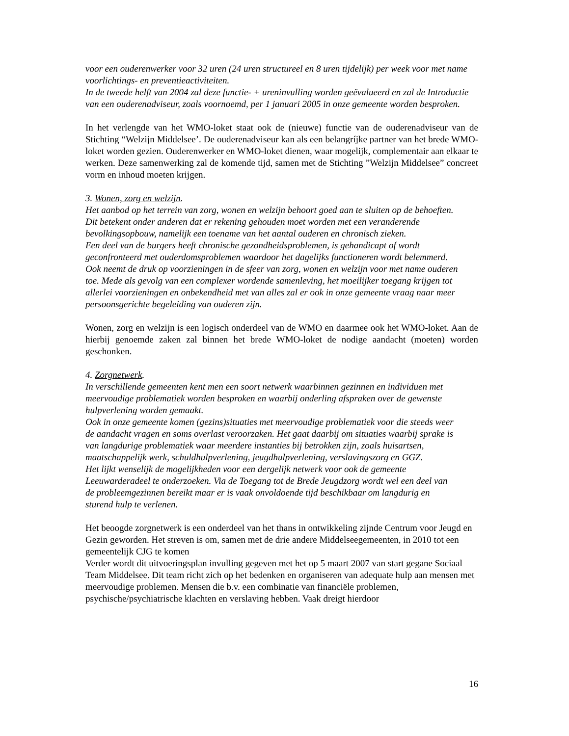voor een ouderenwerker voor 32 uren (24 uren structureel en 8 uren tijdelijk) per week voor met name voorlichtings- en preventieactiviteiten.
In de tweede helft van 2004 zal deze functie- + ureninvulling worden geëvalueerd en zal de Introductie van een ouderenadviseur, zoals voornoemd, per 1 januari 2005 in onze gemeente worden besproken.
In het verlengde van het WMO-loket staat ook de (nieuwe) functie van de ouderenadviseur van de Stichting “Welzijn Middelsee’. De ouderenadviseur kan als een belangríjke partner van het brede WMO-loket worden gezien. Ouderenwerker en WMO-loket dienen, waar mogelijk, complementair aan elkaar te werken. Deze samenwerking zal de komende tijd, samen met de Stichting ”Welzijn Middelsee” concreet vorm en inhoud moeten krijgen.
3. Wonen, zorg en welzijn.
Het aanbod op het terrein van zorg, wonen en welzijn behoort goed aan te sluiten op de behoeften. Dit betekent onder anderen dat er rekening gehouden moet worden met een veranderende bevolkingsopbouw, namelijk een toename van het aantal ouderen en chronisch zieken.
Een deel van de burgers heeft chronische gezondheidsproblemen, is gehandicapt of wordt geconfronteerd met ouderdomsproblemen waardoor het dagelijks functioneren wordt belemmerd. Ook neemt de druk op voorzieningen in de sfeer van zorg, wonen en welzijn voor met name ouderen toe. Mede als gevolg van een complexer wordende samenleving, het moeilijker toegang krijgen tot allerlei voorzieningen en onbekendheid met van alles zal er ook in onze gemeente vraag naar meer persoonsgerichte begeleiding van ouderen zijn.
Wonen, zorg en welzijn is een logisch onderdeel van de WMO en daarmee ook het WMO-loket. Aan de hierbij genoemde zaken zal binnen het brede WMO-loket de nodige aandacht (moeten) worden geschonken.
4. Zorgnetwerk.
In verschillende gemeenten kent men een soort netwerk waarbinnen gezinnen en individuen met meervoudige problematiek worden besproken en waarbij onderling afspraken over de gewenste hulpverlening worden gemaakt.
Ook in onze gemeente komen (gezins)situaties met meervoudige problematiek voor die steeds weer de aandacht vragen en soms overlast veroorzaken. Het gaat daarbij om situaties waarbij sprake is van langdurige problematiek waar meerdere instanties bij betrokken zijn, zoals huisartsen, maatschappelijk werk, schuldhulpverlening, jeugdhulpverlening, verslavingszorg en GGZ.
Het lijkt wenselijk de mogelijkheden voor een dergelijk netwerk voor ook de gemeente Leeuwarderadeel te onderzoeken. Via de Toegang tot de Brede Jeugdzorg wordt wel een deel van de probleemgezinnen bereikt maar er is vaak onvoldoende tijd beschikbaar om langdurig en sturend hulp te verlenen.
Het beoogde zorgnetwerk is een onderdeel van het thans in ontwikkeling zijnde Centrum voor Jeugd en Gezin geworden. Het streven is om, samen met de drie andere Middelseegemeenten, in 2010 tot een gemeentelijk CJG te komen
Verder wordt dit uitvoeringsplan invulling gegeven met het op 5 maart 2007 van start gegane Sociaal Team Middelsee. Dit team richt zich op het bedenken en organiseren van adequate hulp aan mensen met meervoudige problemen. Mensen die b.v. een combinatie van financiële problemen, psychische/psychiatrische klachten en verslaving hebben. Vaak dreigt hierdoor
16